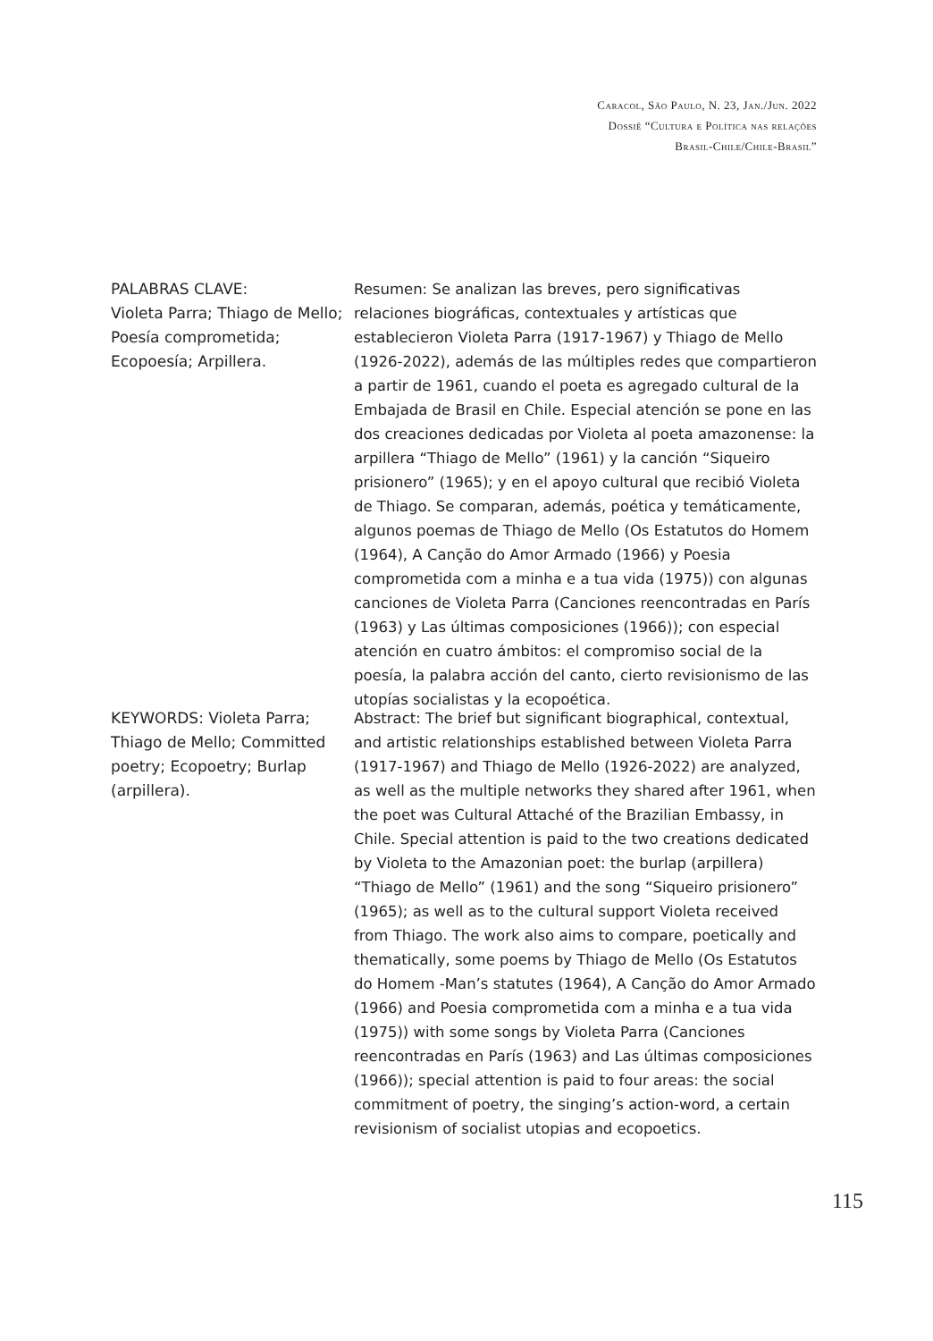Caracol, São Paulo, N. 23, Jan./Jun. 2022
Dossiê “Cultura e Política nas relações
Brasil-Chile/Chile-Brasil”
PALABRAS CLAVE:
Violeta Parra; Thiago de Mello; Poesía comprometida; Ecopoesía; Arpillera.
Resumen: Se analizan las breves, pero significativas relaciones biográficas, contextuales y artísticas que establecieron Violeta Parra (1917-1967) y Thiago de Mello (1926-2022), además de las múltiples redes que compartieron a partir de 1961, cuando el poeta es agregado cultural de la Embajada de Brasil en Chile. Especial atención se pone en las dos creaciones dedicadas por Violeta al poeta amazonense: la arpillera “Thiago de Mello” (1961) y la canción “Siqueiro prisionero” (1965); y en el apoyo cultural que recibió Violeta de Thiago. Se comparan, además, poética y temáticamente, algunos poemas de Thiago de Mello (Os Estatutos do Homem (1964), A Canção do Amor Armado (1966) y Poesia comprometida com a minha e a tua vida (1975)) con algunas canciones de Violeta Parra (Canciones reencontradas en París (1963) y Las últimas composiciones (1966)); con especial atención en cuatro ámbitos: el compromiso social de la poesía, la palabra acción del canto, cierto revisionismo de las utopías socialistas y la ecopoética.
KEYWORDS: Violeta Parra; Thiago de Mello; Committed poetry; Ecopoetry; Burlap (arpillera).
Abstract: The brief but significant biographical, contextual, and artistic relationships established between Violeta Parra (1917-1967) and Thiago de Mello (1926-2022) are analyzed, as well as the multiple networks they shared after 1961, when the poet was Cultural Attaché of the Brazilian Embassy, in Chile. Special attention is paid to the two creations dedicated by Violeta to the Amazonian poet: the burlap (arpillera) “Thiago de Mello” (1961) and the song “Siqueiro prisionero” (1965); as well as to the cultural support Violeta received from Thiago. The work also aims to compare, poetically and thematically, some poems by Thiago de Mello (Os Estatutos do Homem -Man’s statutes (1964), A Canção do Amor Armado (1966) and Poesia comprometida com a minha e a tua vida (1975)) with some songs by Violeta Parra (Canciones reencontradas en París (1963) and Las últimas composiciones (1966)); special attention is paid to four areas: the social commitment of poetry, the singing’s action-word, a certain revisionism of socialist utopias and ecopoetics.
115